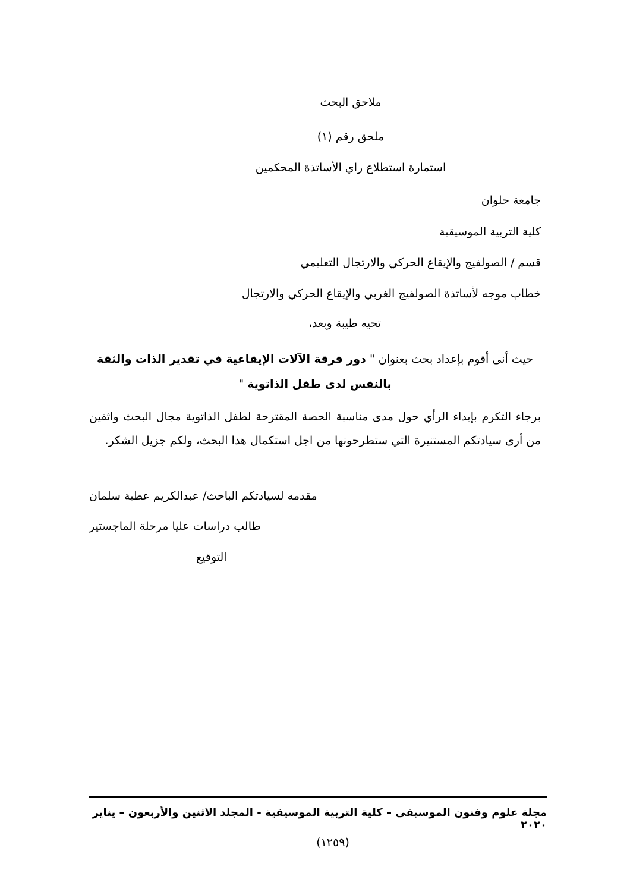ملاحق البحث
ملحق رقم (١)
استمارة استطلاع راي الأساتذة المحكمين
جامعة حلوان
كلية التربية الموسيقية
قسم / الصولفيج والإيقاع الحركي والارتجال التعليمي
خطاب موجه لأساتذة الصولفيج الغربي والإيقاع الحركي والارتجال
تحيه طيبة وبعد،
حيث أنى أقوم بإعداد بحث بعنوان " دور فرقة الآلات الإيقاعية في تقدير الذات والثقة بالنفس لدى طفل الذاتوية "
برجاء التكرم بإبداء الرأي حول مدى مناسبة الحصة المقترحة لطفل الذاتوية مجال البحث واثقين من أرى سيادتكم المستنيرة التي ستطرحونها من اجل استكمال هذا البحث، ولكم جزيل الشكر.
مقدمه لسيادتكم الباحث/ عبدالكريم عطية سلمان
طالب دراسات عليا مرحلة الماجستير
التوقيع
مجلة علوم وفنون الموسيقى – كلية التربية الموسيقية - المجلد الاثنين والأربعون – يناير ٢٠٢٠
(١٢٥٩)